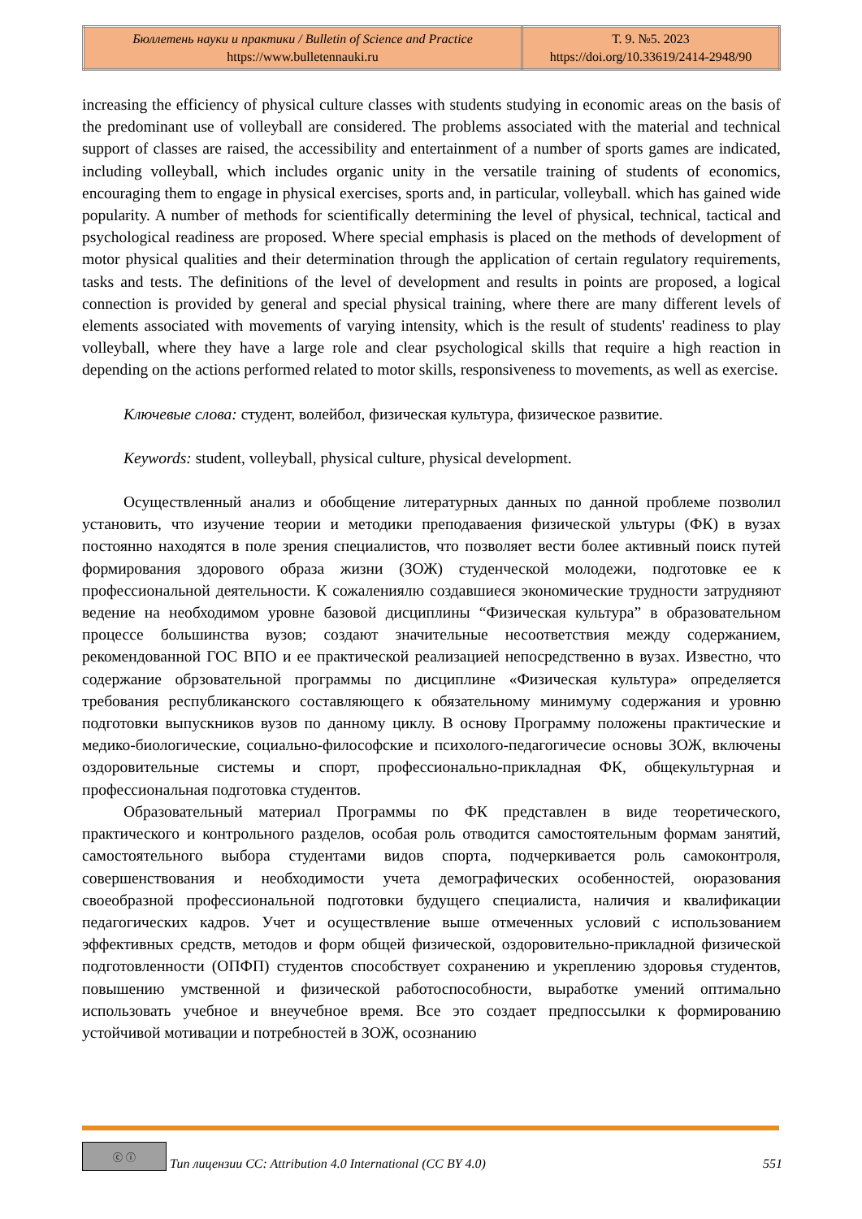| Бюллетень науки и практики / Bulletin of Science and Practice https://www.bulletennauki.ru | Т. 9. №5. 2023 https://doi.org/10.33619/2414-2948/90 |
increasing the efficiency of physical culture classes with students studying in economic areas on the basis of the predominant use of volleyball are considered. The problems associated with the material and technical support of classes are raised, the accessibility and entertainment of a number of sports games are indicated, including volleyball, which includes organic unity in the versatile training of students of economics, encouraging them to engage in physical exercises, sports and, in particular, volleyball. which has gained wide popularity. A number of methods for scientifically determining the level of physical, technical, tactical and psychological readiness are proposed. Where special emphasis is placed on the methods of development of motor physical qualities and their determination through the application of certain regulatory requirements, tasks and tests. The definitions of the level of development and results in points are proposed, a logical connection is provided by general and special physical training, where there are many different levels of elements associated with movements of varying intensity, which is the result of students' readiness to play volleyball, where they have a large role and clear psychological skills that require a high reaction in depending on the actions performed related to motor skills, responsiveness to movements, as well as exercise.
Ключевые слова: студент, волейбол, физическая культура, физическое развитие.
Keywords: student, volleyball, physical culture, physical development.
Осуществленный анализ и обобщение литературных данных по данной проблеме позволил установить, что изучение теории и методики преподаваения физической ультуры (ФК) в вузах постоянно находятся в поле зрения специалистов, что позволяет вести более активный поиск путей формирования здорового образа жизни (ЗОЖ) студенческой молодежи, подготовке ее к профессиональной деятельности. К сожалениялю создавшиеся экономические трудности затрудняют ведение на необходимом уровне базовой дисциплины “Физическая культура” в образовательном процессе большинства вузов; создают значительные несоответствия между содержанием, рекомендованной ГОС ВПО и ее практической реализацией непосредственно в вузах. Известно, что содержание обрзовательной программы по дисциплине «Физическая культура» определяется требования республиканского составляющего к обязательному минимуму содержания и уровню подготовки выпускников вузов по данному циклу. В основу Программу положены практические и медико-биологические, социально-философские и психолого-педагогичесие основы ЗОЖ, включены оздоровительные системы и спорт, профессионально-прикладная ФК, общекультурная и профессиональная подготовка студентов.
Образовательный материал Программы по ФК представлен в виде теоретического, практического и контрольного разделов, особая роль отводится самостоятельным формам занятий, самостоятельного выбора студентами видов спорта, подчеркивается роль самоконтроля, совершенствования и необходимости учета демографических особенностей, оюразования своеобразной профессиональной подготовки будущего специалиста, наличия и квалификации педагогических кадров. Учет и осуществление выше отмеченных условий с использованием эффективных средств, методов и форм общей физической, оздоровительно-прикладной физической подготовленности (ОПФП) студентов способствует сохранению и укреплению здоровья студентов, повышению умственной и физической работоспособности, выработке умений оптимально использовать учебное и внеучебное время. Все это создает предпоссылки к формированию устойчивой мотивации и потребностей в ЗОЖ, осознанию
ⓒ ⓘ
Тип лицензии CC: Attribution 4.0 International (CC BY 4.0) 551